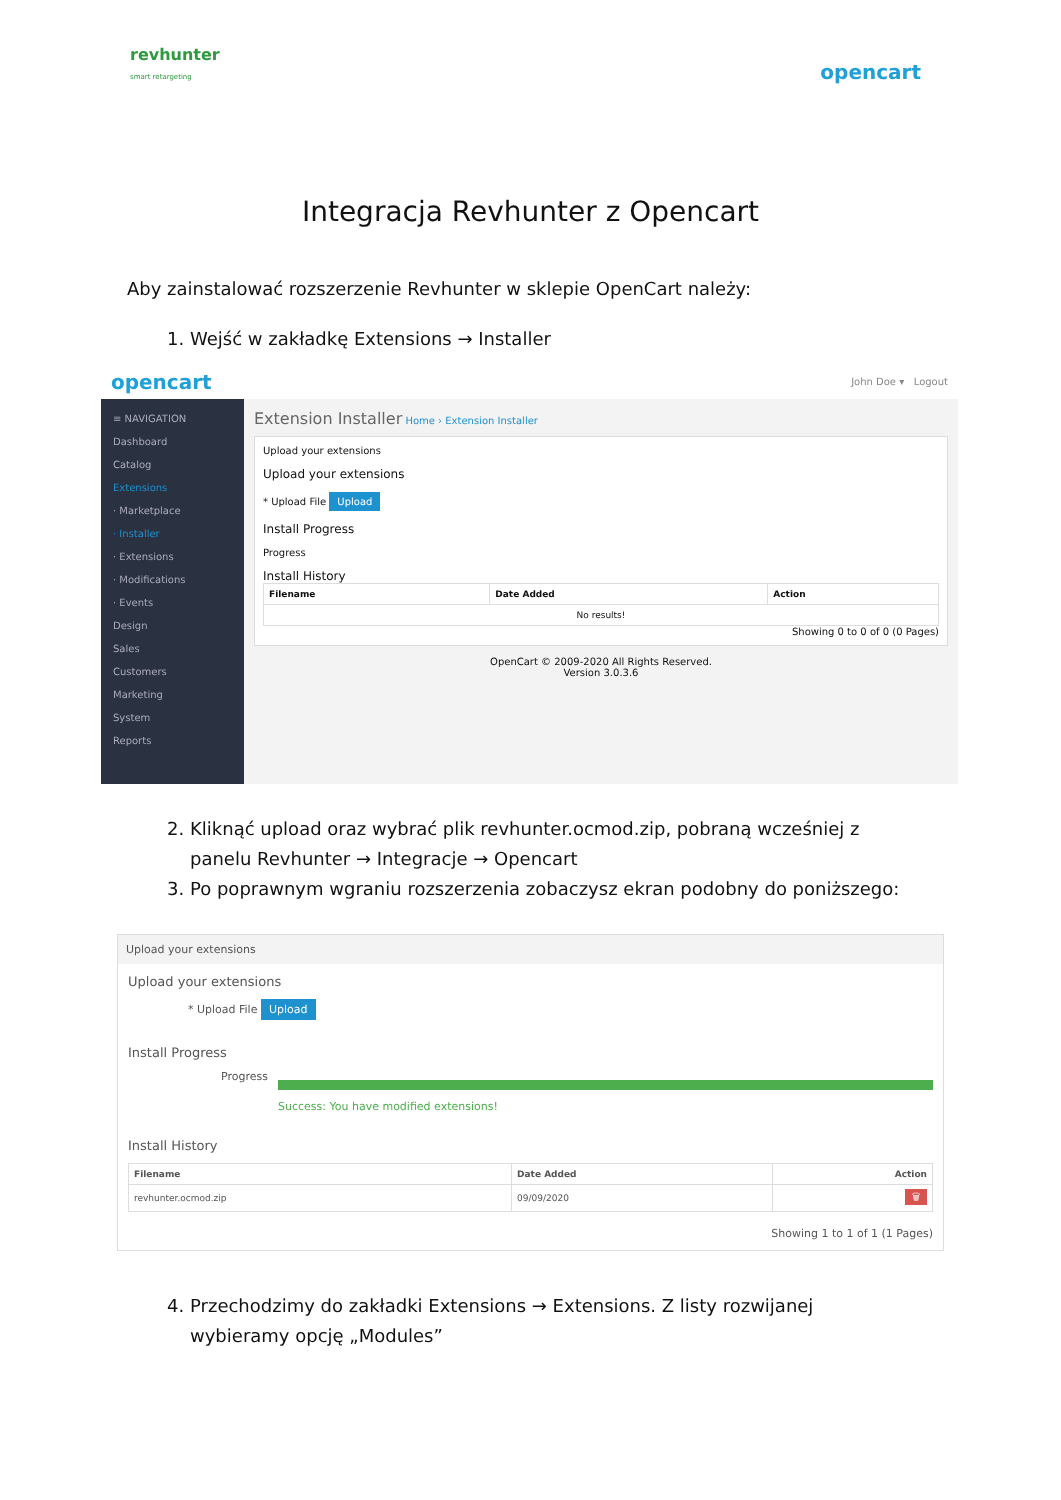revhunter
smart retargeting
opencart
Integracja Revhunter z Opencart
Aby zainstalować rozszerzenie Revhunter w sklepie OpenCart należy:
1. Wejść w zakładkę Extensions → Installer
opencart John Doe ▾ Logout
≡ NAVIGATION
Dashboard
Catalog
Extensions
· Marketplace
· Installer
· Extensions
· Modifications
· Events
Design
Sales
Customers
Marketing
System
Reports
Extension Installer Home › Extension Installer
Upload your extensions
Upload your extensions
* Upload File Upload
Install Progress
Progress
Install History
| Filename | Date Added | Action |
| --- | --- | --- |
| No results! | | |
Showing 0 to 0 of 0 (0 Pages)
OpenCart © 2009-2020 All Rights Reserved.
Version 3.0.3.6
2. Kliknąć upload oraz wybrać plik revhunter.ocmod.zip, pobraną wcześniej z panelu Revhunter → Integracje → Opencart
3. Po poprawnym wgraniu rozszerzenia zobaczysz ekran podobny do poniższego:
Upload your extensions
Upload your extensions
* Upload File Upload
Install Progress
Progress Success: You have modified extensions!
Install History
| Filename | Date Added | Action |
| --- | --- | --- |
| revhunter.ocmod.zip | 09/09/2020 | 🗑 |
Showing 1 to 1 of 1 (1 Pages)
4. Przechodzimy do zakładki Extensions → Extensions. Z listy rozwijanej wybieramy opcję „Modules”